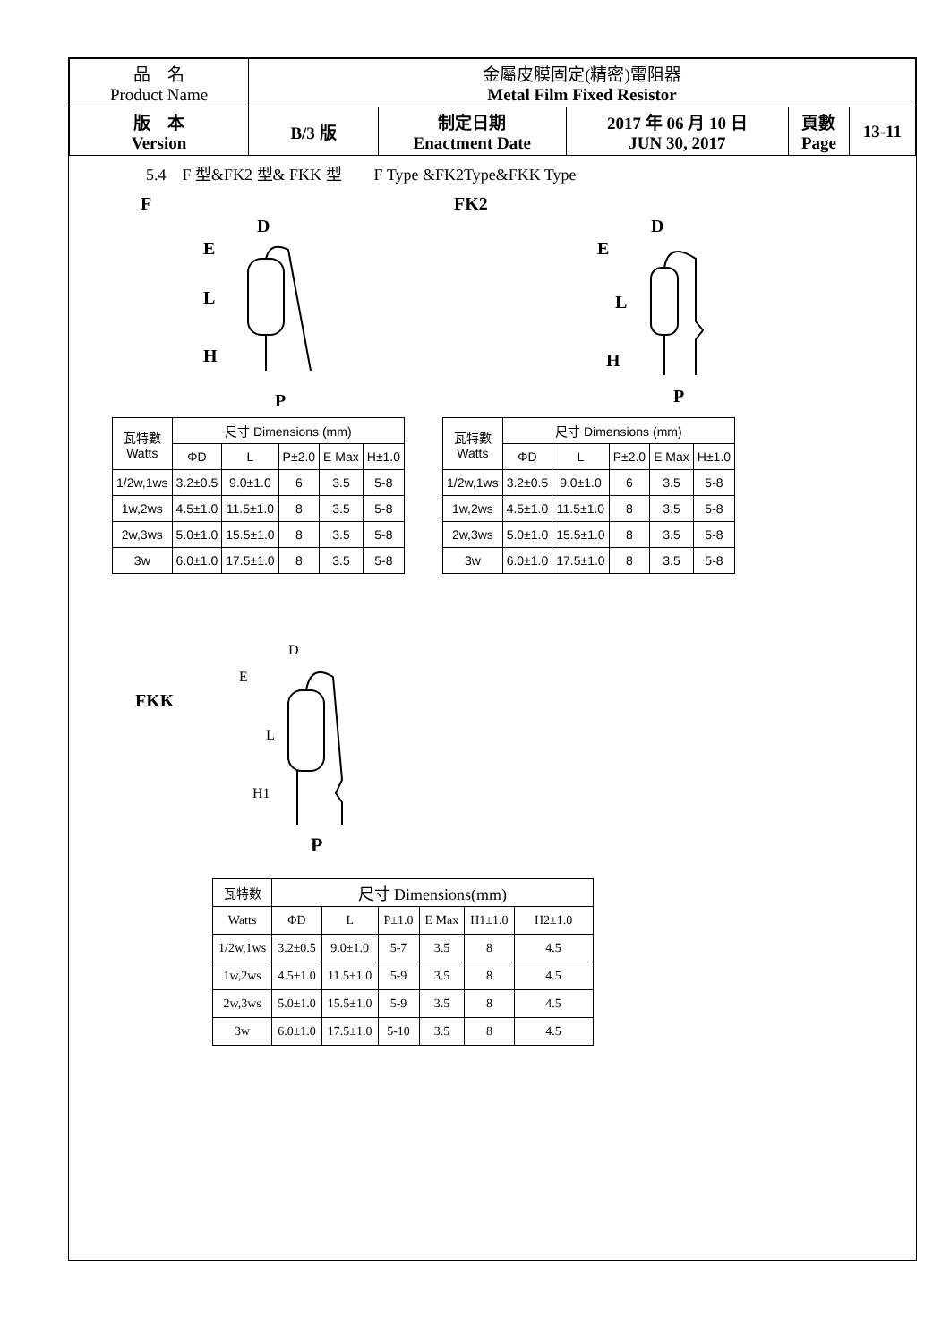| 品 名 Product Name | 金屬皮膜固定(精密)電阻器 Metal Film Fixed Resistor | | | | |
| 版 本 Version | B/3 版 | 制定日期 Enactment Date | 2017 年 06 月 10 日 JUN 30, 2017 | 頁數 Page | 13-11 |
5.4　F 型&FK2 型& FKK 型　　F Type &FK2Type&FKK Type
F
E
L
H
D
P
FK2
E
L
H
D
P
| 瓦特數 Watts | 尺寸 Dimensions (mm) | | | | |
| --- | --- | --- | --- | --- | --- |
| | ΦD | L | P±2.0 | E Max | H±1.0 |
| 1/2w,1ws | 3.2±0.5 | 9.0±1.0 | 6 | 3.5 | 5-8 |
| 1w,2ws | 4.5±1.0 | 11.5±1.0 | 8 | 3.5 | 5-8 |
| 2w,3ws | 5.0±1.0 | 15.5±1.0 | 8 | 3.5 | 5-8 |
| 3w | 6.0±1.0 | 17.5±1.0 | 8 | 3.5 | 5-8 |
| 瓦特數 Watts | 尺寸 Dimensions (mm) | | | | |
| --- | --- | --- | --- | --- | --- |
| | ΦD | L | P±2.0 | E Max | H±1.0 |
| 1/2w,1ws | 3.2±0.5 | 9.0±1.0 | 6 | 3.5 | 5-8 |
| 1w,2ws | 4.5±1.0 | 11.5±1.0 | 8 | 3.5 | 5-8 |
| 2w,3ws | 5.0±1.0 | 15.5±1.0 | 8 | 3.5 | 5-8 |
| 3w | 6.0±1.0 | 17.5±1.0 | 8 | 3.5 | 5-8 |
FKK
E
L
H1
D
P
| 瓦特数 | 尺寸 Dimensions(mm) | | | | | |
| --- | --- | --- | --- | --- | --- | --- |
| Watts | ΦD | L | P±1.0 | E Max | H1±1.0 | H2±1.0 |
| 1/2w,1ws | 3.2±0.5 | 9.0±1.0 | 5-7 | 3.5 | 8 | 4.5 |
| 1w,2ws | 4.5±1.0 | 11.5±1.0 | 5-9 | 3.5 | 8 | 4.5 |
| 2w,3ws | 5.0±1.0 | 15.5±1.0 | 5-9 | 3.5 | 8 | 4.5 |
| 3w | 6.0±1.0 | 17.5±1.0 | 5-10 | 3.5 | 8 | 4.5 |